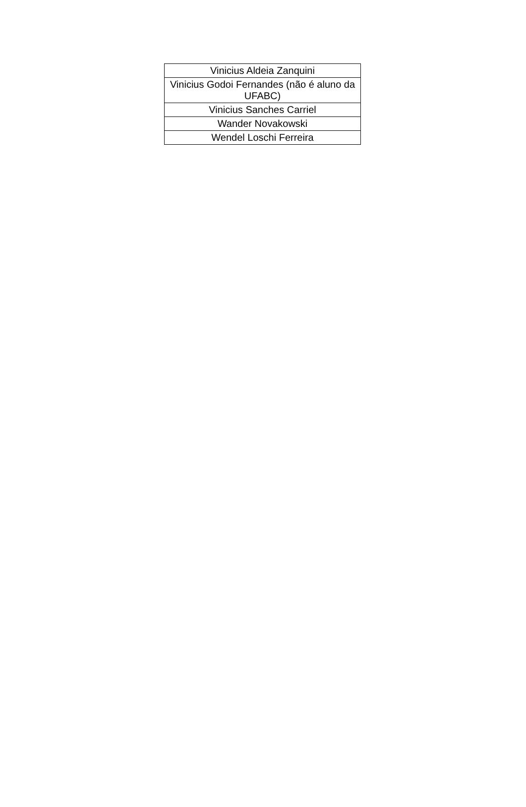| Vinicius Aldeia Zanquini |
| Vinicius Godoi Fernandes (não é aluno da UFABC) |
| Vinicius Sanches Carriel |
| Wander Novakowski |
| Wendel Loschi Ferreira |